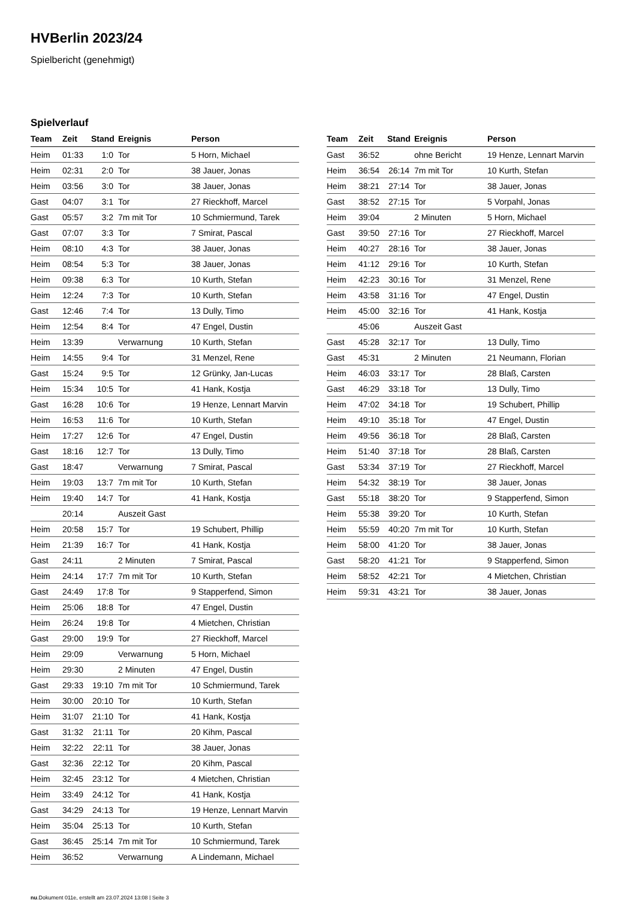HVBerlin 2023/24
Spielbericht (genehmigt)
Spielverlauf
| Team | Zeit | Stand | Ereignis | Person |
| --- | --- | --- | --- | --- |
| Heim | 01:33 | 1:0 | Tor | 5 Horn, Michael |
| Heim | 02:31 | 2:0 | Tor | 38 Jauer, Jonas |
| Heim | 03:56 | 3:0 | Tor | 38 Jauer, Jonas |
| Gast | 04:07 | 3:1 | Tor | 27 Rieckhoff, Marcel |
| Gast | 05:57 | 3:2 | 7m mit Tor | 10 Schmiermund, Tarek |
| Gast | 07:07 | 3:3 | Tor | 7 Smirat, Pascal |
| Heim | 08:10 | 4:3 | Tor | 38 Jauer, Jonas |
| Heim | 08:54 | 5:3 | Tor | 38 Jauer, Jonas |
| Heim | 09:38 | 6:3 | Tor | 10 Kurth, Stefan |
| Heim | 12:24 | 7:3 | Tor | 10 Kurth, Stefan |
| Gast | 12:46 | 7:4 | Tor | 13 Dully, Timo |
| Heim | 12:54 | 8:4 | Tor | 47 Engel, Dustin |
| Heim | 13:39 | | Verwarnung | 10 Kurth, Stefan |
| Heim | 14:55 | 9:4 | Tor | 31 Menzel, Rene |
| Gast | 15:24 | 9:5 | Tor | 12 Grünky, Jan-Lucas |
| Heim | 15:34 | 10:5 | Tor | 41 Hank, Kostja |
| Gast | 16:28 | 10:6 | Tor | 19 Henze, Lennart Marvin |
| Heim | 16:53 | 11:6 | Tor | 10 Kurth, Stefan |
| Heim | 17:27 | 12:6 | Tor | 47 Engel, Dustin |
| Gast | 18:16 | 12:7 | Tor | 13 Dully, Timo |
| Gast | 18:47 | | Verwarnung | 7 Smirat, Pascal |
| Heim | 19:03 | 13:7 | 7m mit Tor | 10 Kurth, Stefan |
| Heim | 19:40 | 14:7 | Tor | 41 Hank, Kostja |
| | 20:14 | | Auszeit Gast | |
| Heim | 20:58 | 15:7 | Tor | 19 Schubert, Phillip |
| Heim | 21:39 | 16:7 | Tor | 41 Hank, Kostja |
| Gast | 24:11 | | 2 Minuten | 7 Smirat, Pascal |
| Heim | 24:14 | 17:7 | 7m mit Tor | 10 Kurth, Stefan |
| Gast | 24:49 | 17:8 | Tor | 9 Stapperfend, Simon |
| Heim | 25:06 | 18:8 | Tor | 47 Engel, Dustin |
| Heim | 26:24 | 19:8 | Tor | 4 Mietchen, Christian |
| Gast | 29:00 | 19:9 | Tor | 27 Rieckhoff, Marcel |
| Heim | 29:09 | | Verwarnung | 5 Horn, Michael |
| Heim | 29:30 | | 2 Minuten | 47 Engel, Dustin |
| Gast | 29:33 | 19:10 | 7m mit Tor | 10 Schmiermund, Tarek |
| Heim | 30:00 | 20:10 | Tor | 10 Kurth, Stefan |
| Heim | 31:07 | 21:10 | Tor | 41 Hank, Kostja |
| Gast | 31:32 | 21:11 | Tor | 20 Kihm, Pascal |
| Heim | 32:22 | 22:11 | Tor | 38 Jauer, Jonas |
| Gast | 32:36 | 22:12 | Tor | 20 Kihm, Pascal |
| Heim | 32:45 | 23:12 | Tor | 4 Mietchen, Christian |
| Heim | 33:49 | 24:12 | Tor | 41 Hank, Kostja |
| Gast | 34:29 | 24:13 | Tor | 19 Henze, Lennart Marvin |
| Heim | 35:04 | 25:13 | Tor | 10 Kurth, Stefan |
| Gast | 36:45 | 25:14 | 7m mit Tor | 10 Schmiermund, Tarek |
| Heim | 36:52 | | Verwarnung | A Lindemann, Michael |
| Team | Zeit | Stand | Ereignis | Person |
| --- | --- | --- | --- | --- |
| Gast | 36:52 | | ohne Bericht | 19 Henze, Lennart Marvin |
| Heim | 36:54 | 26:14 | 7m mit Tor | 10 Kurth, Stefan |
| Heim | 38:21 | 27:14 | Tor | 38 Jauer, Jonas |
| Gast | 38:52 | 27:15 | Tor | 5 Vorpahl, Jonas |
| Heim | 39:04 | | 2 Minuten | 5 Horn, Michael |
| Gast | 39:50 | 27:16 | Tor | 27 Rieckhoff, Marcel |
| Heim | 40:27 | 28:16 | Tor | 38 Jauer, Jonas |
| Heim | 41:12 | 29:16 | Tor | 10 Kurth, Stefan |
| Heim | 42:23 | 30:16 | Tor | 31 Menzel, Rene |
| Heim | 43:58 | 31:16 | Tor | 47 Engel, Dustin |
| Heim | 45:00 | 32:16 | Tor | 41 Hank, Kostja |
| | 45:06 | | Auszeit Gast | |
| Gast | 45:28 | 32:17 | Tor | 13 Dully, Timo |
| Gast | 45:31 | | 2 Minuten | 21 Neumann, Florian |
| Heim | 46:03 | 33:17 | Tor | 28 Blaß, Carsten |
| Gast | 46:29 | 33:18 | Tor | 13 Dully, Timo |
| Heim | 47:02 | 34:18 | Tor | 19 Schubert, Phillip |
| Heim | 49:10 | 35:18 | Tor | 47 Engel, Dustin |
| Heim | 49:56 | 36:18 | Tor | 28 Blaß, Carsten |
| Heim | 51:40 | 37:18 | Tor | 28 Blaß, Carsten |
| Gast | 53:34 | 37:19 | Tor | 27 Rieckhoff, Marcel |
| Heim | 54:32 | 38:19 | Tor | 38 Jauer, Jonas |
| Gast | 55:18 | 38:20 | Tor | 9 Stapperfend, Simon |
| Heim | 55:38 | 39:20 | Tor | 10 Kurth, Stefan |
| Heim | 55:59 | 40:20 | 7m mit Tor | 10 Kurth, Stefan |
| Heim | 58:00 | 41:20 | Tor | 38 Jauer, Jonas |
| Gast | 58:20 | 41:21 | Tor | 9 Stapperfend, Simon |
| Heim | 58:52 | 42:21 | Tor | 4 Mietchen, Christian |
| Heim | 59:31 | 43:21 | Tor | 38 Jauer, Jonas |
nu.Dokument 011e, erstellt am 23.07.2024 13:08 | Seite 3